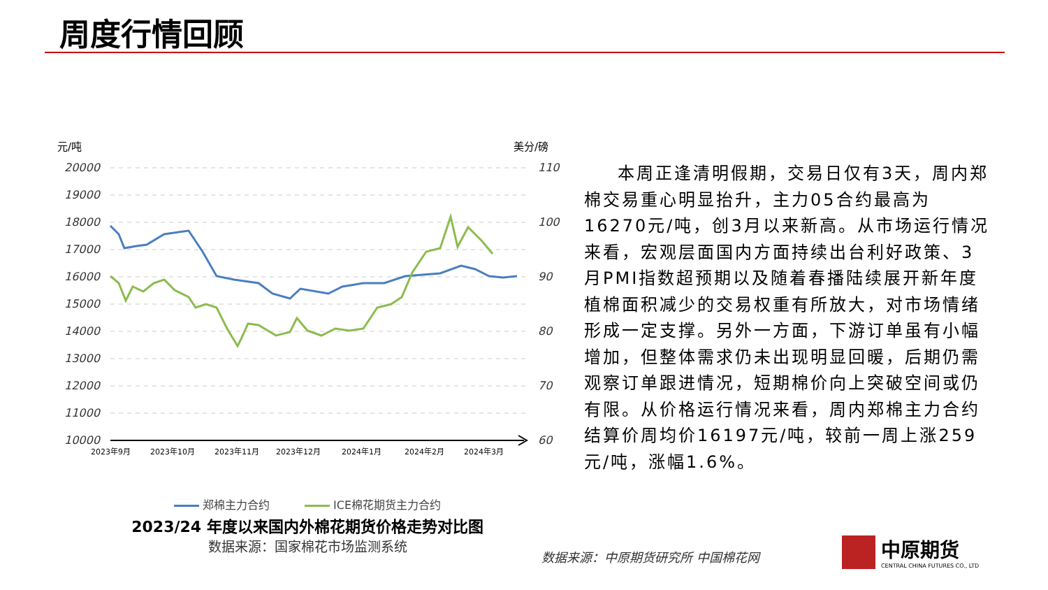周度行情回顾
元/吨
美分/磅
20000
19000
18000
17000
16000
15000
14000
13000
12000
11000
10000
110
100
90
80
70
60
2023年9月
2023年10月
2023年11月
2023年12月
2024年1月
2024年2月
2024年3月
郑棉主力合约 ICE棉花期货主力合约
2023/24 年度以来国内外棉花期货价格走势对比图
数据来源：国家棉花市场监测系统
本周正逢清明假期，交易日仅有3天，周内郑棉交易重心明显抬升，主力05合约最高为16270元/吨，创3月以来新高。从市场运行情况来看，宏观层面国内方面持续出台利好政策、3月PMI指数超预期以及随着春播陆续展开新年度植棉面积减少的交易权重有所放大，对市场情绪形成一定支撑。另外一方面，下游订单虽有小幅增加，但整体需求仍未出现明显回暖，后期仍需观察订单跟进情况，短期棉价向上突破空间或仍有限。从价格运行情况来看，周内郑棉主力合约结算价周均价16197元/吨，较前一周上涨259元/吨，涨幅1.6%。
数据来源：中原期货研究所 中国棉花网
中原期货
CENTRAL CHINA FUTURES CO., LTD